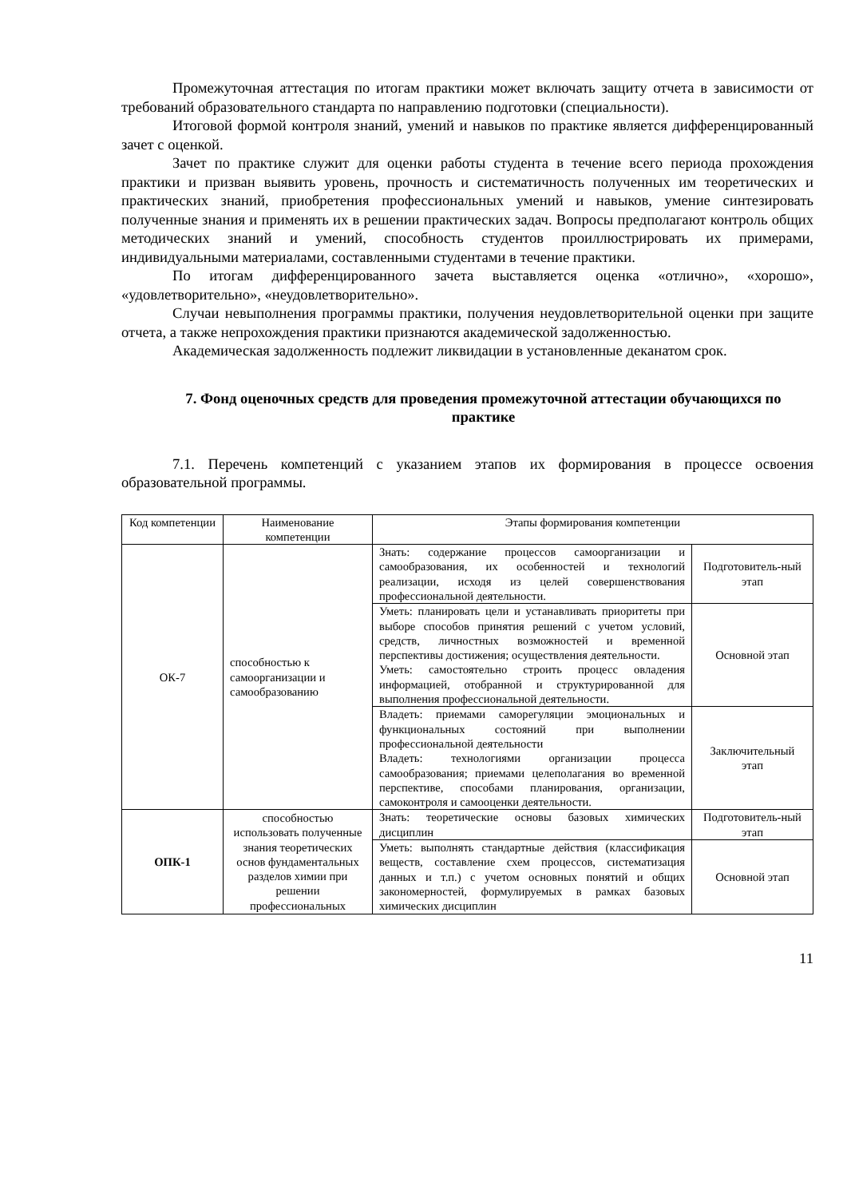Промежуточная аттестация по итогам практики может включать защиту отчета в зависимости от требований образовательного стандарта по направлению подготовки (специальности).
Итоговой формой контроля знаний, умений и навыков по практике является дифференцированный зачет с оценкой.
Зачет по практике служит для оценки работы студента в течение всего периода прохождения практики и призван выявить уровень, прочность и систематичность полученных им теоретических и практических знаний, приобретения профессиональных умений и навыков, умение синтезировать полученные знания и применять их в решении практических задач. Вопросы предполагают контроль общих методических знаний и умений, способность студентов проиллюстрировать их примерами, индивидуальными материалами, составленными студентами в течение практики.
По итогам дифференцированного зачета выставляется оценка «отлично», «хорошо», «удовлетворительно», «неудовлетворительно».
Случаи невыполнения программы практики, получения неудовлетворительной оценки при защите отчета, а также непрохождения практики признаются академической задолженностью.
Академическая задолженность подлежит ликвидации в установленные деканатом срок.
7. Фонд оценочных средств для проведения промежуточной аттестации обучающихся по практике
7.1. Перечень компетенций с указанием этапов их формирования в процессе освоения образовательной программы.
| Код компетенции | Наименование компетенции | Этапы формирования компетенции | |
| --- | --- | --- | --- |
| ОК-7 | способностью к самоорганизации и самообразованию | Знать: содержание процессов самоорганизации и самообразования, их особенностей и технологий реализации, исходя из целей совершенствования профессиональной деятельности. | Подготовитель-ный этап |
| | | Уметь: планировать цели и устанавливать приоритеты при выборе способов принятия решений с учетом условий, средств, личностных возможностей и временной перспективы достижения; осуществления деятельности. Уметь: самостоятельно строить процесс овладения информацией, отобранной и структурированной для выполнения профессиональной деятельности. | Основной этап |
| | | Владеть: приемами саморегуляции эмоциональных и функциональных состояний при выполнении профессиональной деятельности Владеть: технологиями организации процесса самообразования; приемами целеполагания во временной перспективе, способами планирования, организации, самоконтроля и самооценки деятельности. | Заключительный этап |
| ОПК-1 | способностью использовать полученные знания теоретических основ фундаментальных разделов химии при решении профессиональных | Знать: теоретические основы базовых химических дисциплин | Подготовитель-ный этап |
| | | Уметь: выполнять стандартные действия (классификация веществ, составление схем процессов, систематизация данных и т.п.) с учетом основных понятий и общих закономерностей, формулируемых в рамках базовых химических дисциплин | Основной этап |
11